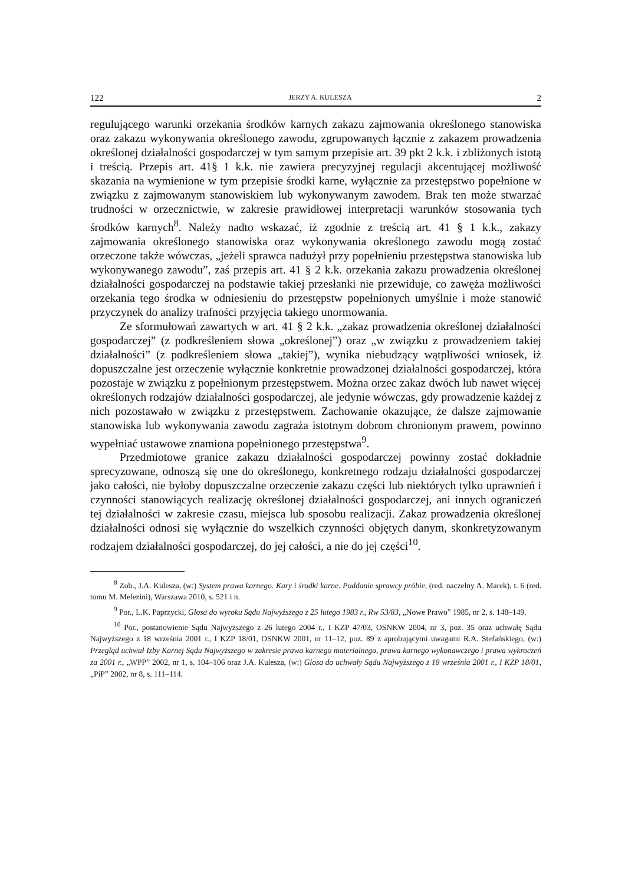122 JERZY A. KULESZA 2
regulującego warunki orzekania środków karnych zakazu zajmowania określonego stanowiska oraz zakazu wykonywania określonego zawodu, zgrupowanych łącznie z zakazem prowadzenia określonej działalności gospodarczej w tym samym przepisie art. 39 pkt 2 k.k. i zbliżonych istotą i treścią. Przepis art. 41§ 1 k.k. nie zawiera precyzyjnej regulacji akcentującej możliwość skazania na wymienione w tym przepisie środki karne, wyłącznie za przestępstwo popełnione w związku z zajmowanym stanowiskiem lub wykonywanym zawodem. Brak ten może stwarzać trudności w orzecznictwie, w zakresie prawidłowej interpretacji warunków stosowania tych środków karnych<sup>8</sup>. Należy nadto wskazać, iż zgodnie z treścią art. 41 § 1 k.k., zakazy zajmowania określonego stanowiska oraz wykonywania określonego zawodu mogą zostać orzeczone także wówczas, „jeżeli sprawca nadużył przy popełnieniu przestępstwa stanowiska lub wykonywanego zawodu”, zaś przepis art. 41 § 2 k.k. orzekania zakazu prowadzenia określonej działalności gospodarczej na podstawie takiej przesłanki nie przewiduje, co zawęża możliwości orzekania tego środka w odniesieniu do przestępstw popełnionych umyślnie i może stanowić przyczynek do analizy trafności przyjęcia takiego unormowania.
Ze sformułowań zawartych w art. 41 § 2 k.k. „zakaz prowadzenia określonej działalności gospodarczej” (z podkreśleniem słowa „określonej”) oraz „w związku z prowadzeniem takiej działalności” (z podkreśleniem słowa „takiej”), wynika niebudzący wątpliwości wniosek, iż dopuszczalne jest orzeczenie wyłącznie konkretnie prowadzonej działalności gospodarczej, która pozostaje w związku z popełnionym przestępstwem. Można orzec zakaz dwóch lub nawet więcej określonych rodzajów działalności gospodarczej, ale jedynie wówczas, gdy prowadzenie każdej z nich pozostawało w związku z przestępstwem. Zachowanie okazujące, że dalsze zajmowanie stanowiska lub wykonywania zawodu zagraża istotnym dobrom chronionym prawem, powinno wypełniać ustawowe znamiona popełnionego przestępstwa<sup>9</sup>.
Przedmiotowe granice zakazu działalności gospodarczej powinny zostać dokładnie sprecyzowane, odnoszą się one do określonego, konkretnego rodzaju działalności gospodarczej jako całości, nie byłoby dopuszczalne orzeczenie zakazu części lub niektórych tylko uprawnień i czynności stanowiących realizację określonej działalności gospodarczej, ani innych ograniczeń tej działalności w zakresie czasu, miejsca lub sposobu realizacji. Zakaz prowadzenia określonej działalności odnosi się wyłącznie do wszelkich czynności objętych danym, skonkretyzowanym rodzajem działalności gospodarczej, do jej całości, a nie do jej części<sup>10</sup>.
<sup>8</sup> Zob., J.A. Kulesza, (w:) System prawa karnego. Kary i środki karne. Poddanie sprawcy próbie, (red. naczelny A. Marek), t. 6 (red. tomu M. Melezini), Warszawa 2010, s. 521 i n.
<sup>9</sup> Por., L.K. Paprzycki, Glosa do wyroku Sądu Najwyższego z 25 lutego 1983 r., Rw 53/83, „Nowe Prawo” 1985, nr 2, s. 148–149.
<sup>10</sup> Por., postanowienie Sądu Najwyższego z 26 lutego 2004 r., I KZP 47/03, OSNKW 2004, nr 3, poz. 35 oraz uchwałę Sądu Najwyższego z 18 września 2001 r., I KZP 18/01, OSNKW 2001, nr 11–12, poz. 89 z aprobującymi uwagami R.A. Stefańskiego, (w:) Przegląd uchwał Izby Karnej Sądu Najwyższego w zakresie prawa karnego materialnego, prawa karnego wykonawczego i prawa wykroczeń za 2001 r., „WPP” 2002, nr 1, s. 104–106 oraz J.A. Kulesza, (w:) Glosa do uchwały Sądu Najwyższego z 18 września 2001 r., I KZP 18/01, „PiP” 2002, nr 8, s. 111–114.